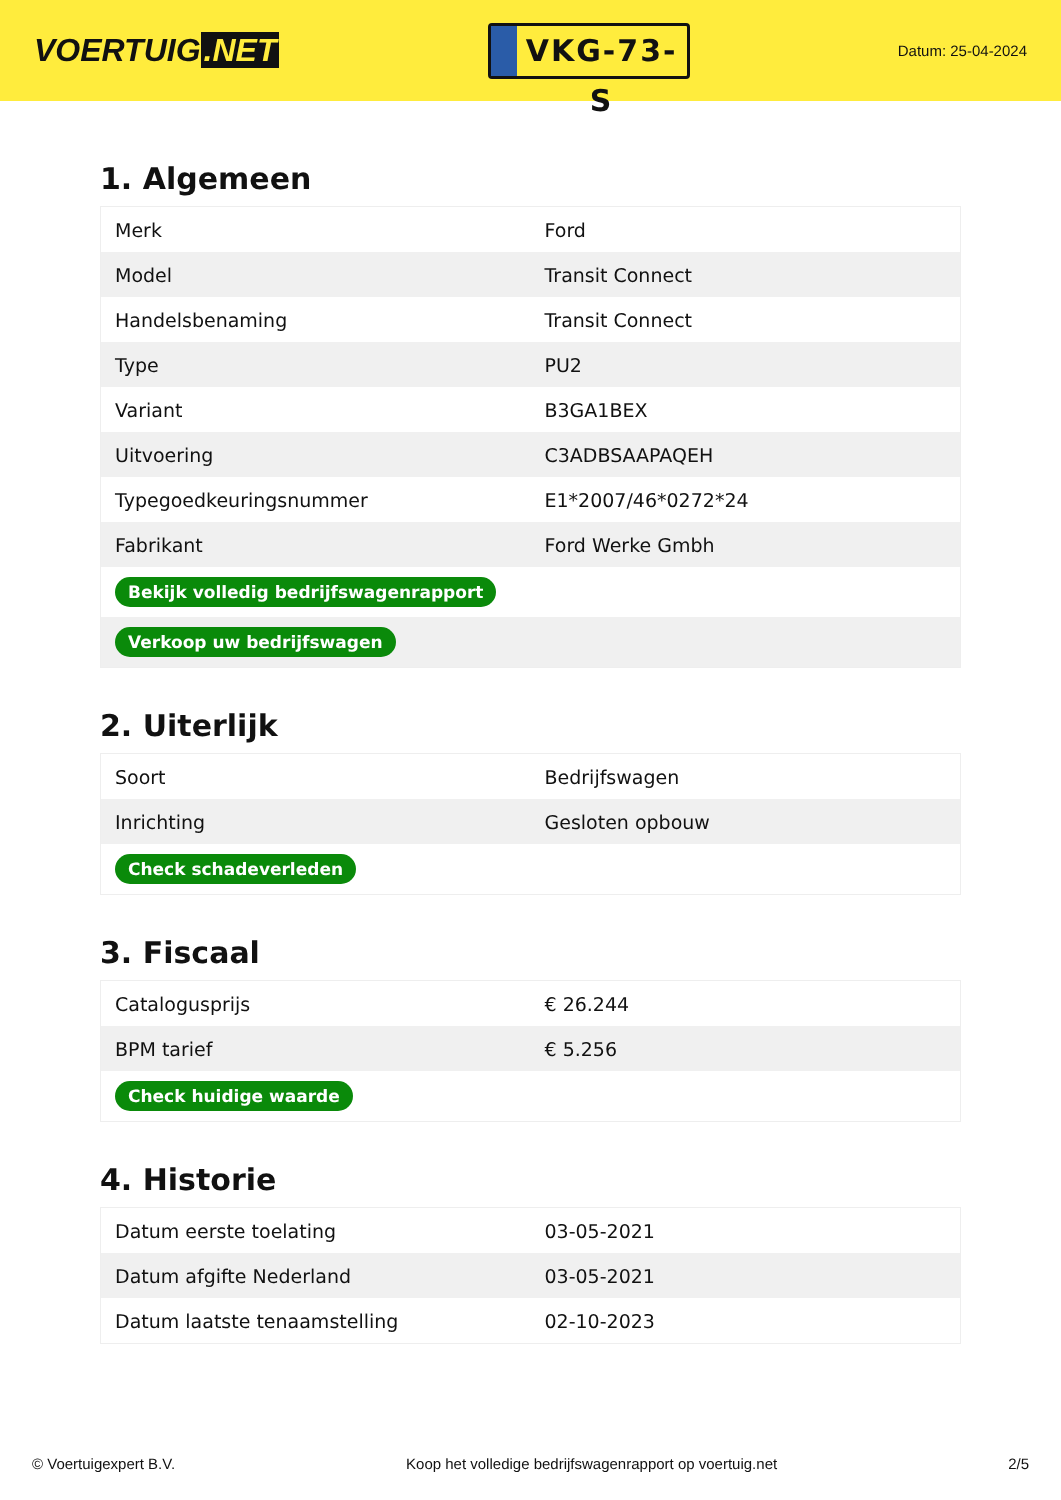VOERTUIG.NET
VKG-73-S
Datum: 25-04-2024
1. Algemeen
| Merk | Ford |
| Model | Transit Connect |
| Handelsbenaming | Transit Connect |
| Type | PU2 |
| Variant | B3GA1BEX |
| Uitvoering | C3ADBSAAPAQEH |
| Typegoedkeuringsnummer | E1*2007/46*0272*24 |
| Fabrikant | Ford Werke Gmbh |
| Bekijk volledig bedrijfswagenrapport | |
| Verkoop uw bedrijfswagen | |
2. Uiterlijk
| Soort | Bedrijfswagen |
| Inrichting | Gesloten opbouw |
| Check schadeverleden | |
3. Fiscaal
| Catalogusprijs | € 26.244 |
| BPM tarief | € 5.256 |
| Check huidige waarde | |
4. Historie
| Datum eerste toelating | 03-05-2021 |
| Datum afgifte Nederland | 03-05-2021 |
| Datum laatste tenaamstelling | 02-10-2023 |
© Voertuigexpert B.V. Koop het volledige bedrijfswagenrapport op voertuig.net 2/5